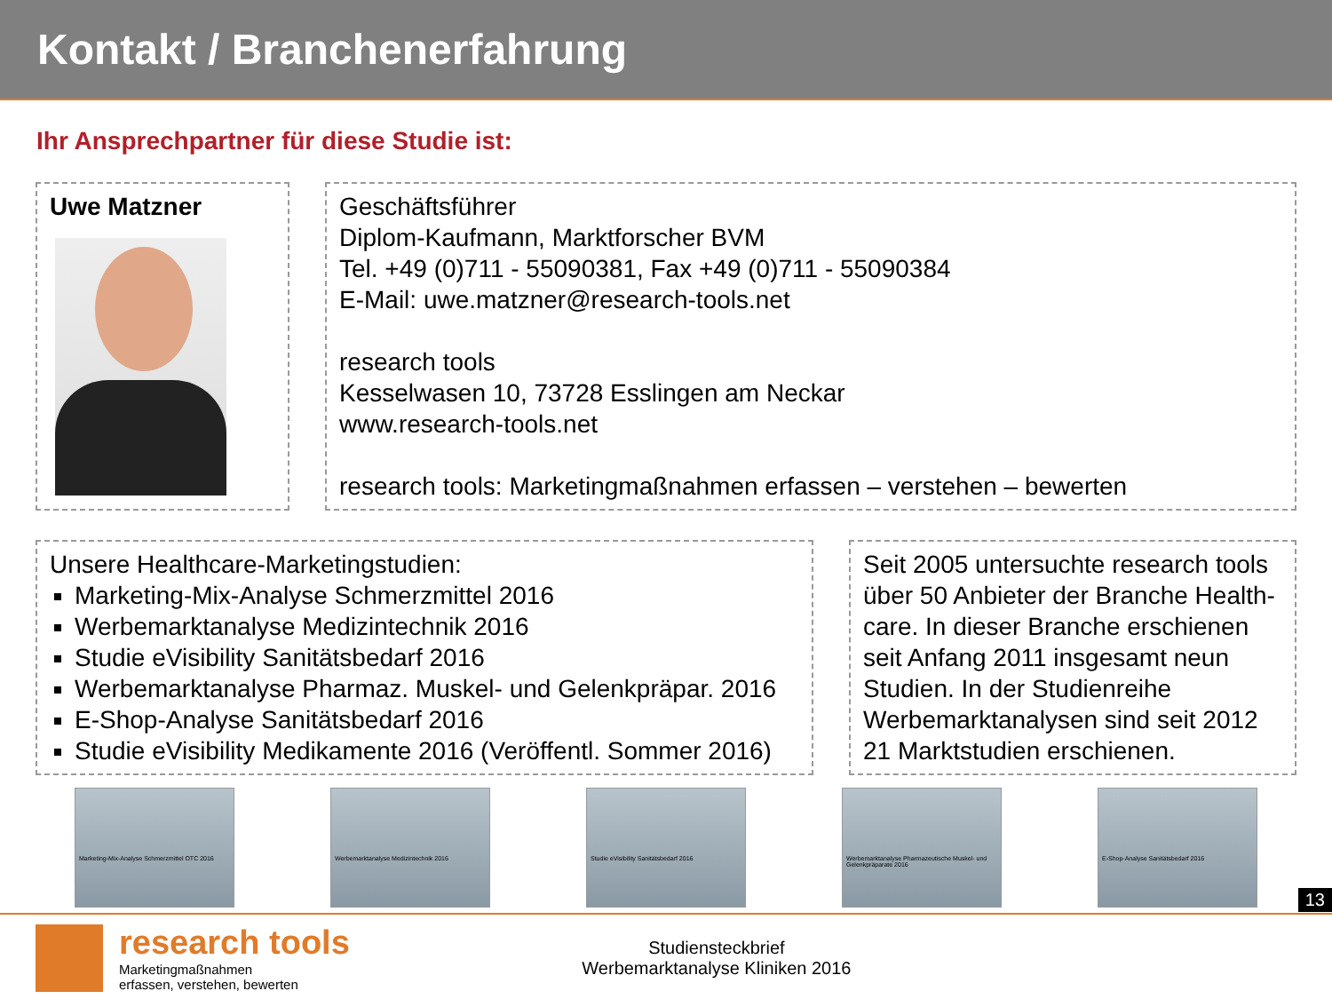Kontakt / Branchenerfahrung
Ihr Ansprechpartner für diese Studie ist:
Uwe Matzner Geschäftsführer
Diplom-Kaufmann, Marktforscher BVM
Tel. +49 (0)711 - 55090381, Fax +49 (0)711 - 55090384
E-Mail: uwe.matzner@research-tools.net
research tools
Kesselwasen 10, 73728 Esslingen am Neckar
www.research-tools.net
research tools: Marketingmaßnahmen erfassen – verstehen – bewerten
Unsere Healthcare-Marketingstudien:
Marketing-Mix-Analyse Schmerzmittel 2016
Werbemarktanalyse Medizintechnik 2016
Studie eVisibility Sanitätsbedarf 2016
Werbemarktanalyse Pharmaz. Muskel- und Gelenkpräpar. 2016
E-Shop-Analyse Sanitätsbedarf 2016
Studie eVisibility Medikamente 2016 (Veröffentl. Sommer 2016)
Seit 2005 untersuchte research tools über 50 Anbieter der Branche Health-care. In dieser Branche erschienen seit Anfang 2011 insgesamt neun Studien. In der Studienreihe Werbemarktanalysen sind seit 2012 21 Marktstudien erschienen.
Marketing-Mix-Analyse Schmerzmittel OTC 2016
Werbemarktanalyse Medizintechnik 2016 Studie eVisibility Sanitätsbedarf 2016 Werbemarktanalyse Pharmazeutische Muskel- und Gelenkpräparate 2016
E-Shop-Analyse Sanitätsbedarf 2016
research tools
Marketingmaßnahmen
erfassen, verstehen, bewerten
Studiensteckbrief
Werbemarktanalyse Kliniken 2016
13